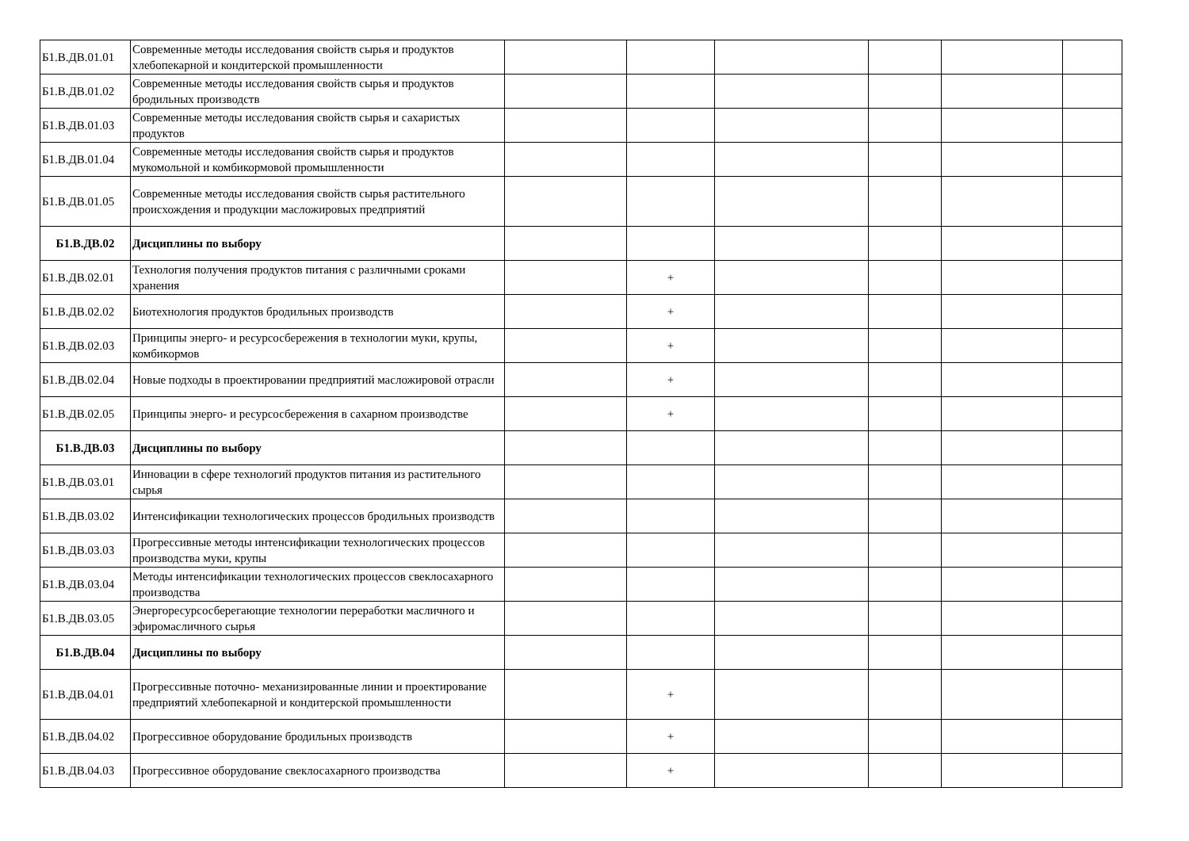| Б1.В.ДВ.01.01 | Современные методы исследования свойств сырья и продуктов хлебопекарной и кондитерской промышленности | | | | | | |
| Б1.В.ДВ.01.02 | Современные методы исследования свойств сырья и продуктов бродильных производств | | | | | | |
| Б1.В.ДВ.01.03 | Современные методы исследования свойств сырья и сахаристых продуктов | | | | | | |
| Б1.В.ДВ.01.04 | Современные методы исследования свойств сырья и продуктов мукомольной и комбикормовой промышленности | | | | | | |
| Б1.В.ДВ.01.05 | Современные методы исследования свойств сырья растительного происхождения и продукции масложировых предприятий | | | | | | |
| Б1.В.ДВ.02 | Дисциплины по выбору | | | | | | |
| Б1.В.ДВ.02.01 | Технология получения продуктов питания с различными сроками хранения | | + | | | | |
| Б1.В.ДВ.02.02 | Биотехнология продуктов бродильных производств | | + | | | | |
| Б1.В.ДВ.02.03 | Принципы энерго- и ресурсосбережения в технологии муки, крупы, комбикормов | | + | | | | |
| Б1.В.ДВ.02.04 | Новые подходы в проектировании предприятий масложировой отрасли | | + | | | | |
| Б1.В.ДВ.02.05 | Принципы энерго- и ресурсосбережения в сахарном производстве | | + | | | | |
| Б1.В.ДВ.03 | Дисциплины по выбору | | | | | | |
| Б1.В.ДВ.03.01 | Инновации в сфере технологий продуктов питания из растительного сырья | | | | | | |
| Б1.В.ДВ.03.02 | Интенсификации технологических процессов бродильных производств | | | | | | |
| Б1.В.ДВ.03.03 | Прогрессивные методы интенсификации технологических процессов производства муки, крупы | | | | | | |
| Б1.В.ДВ.03.04 | Методы интенсификации технологических процессов свеклосахарного производства | | | | | | |
| Б1.В.ДВ.03.05 | Энергоресурсосберегающие технологии переработки масличного и эфиромасличного сырья | | | | | | |
| Б1.В.ДВ.04 | Дисциплины по выбору | | | | | | |
| Б1.В.ДВ.04.01 | Прогрессивные поточно- механизированные линии и проектирование предприятий хлебопекарной и кондитерской промышленности | | + | | | | |
| Б1.В.ДВ.04.02 | Прогрессивное оборудование бродильных производств | | + | | | | |
| Б1.В.ДВ.04.03 | Прогрессивное оборудование свеклосахарного производства | | + | | | | |